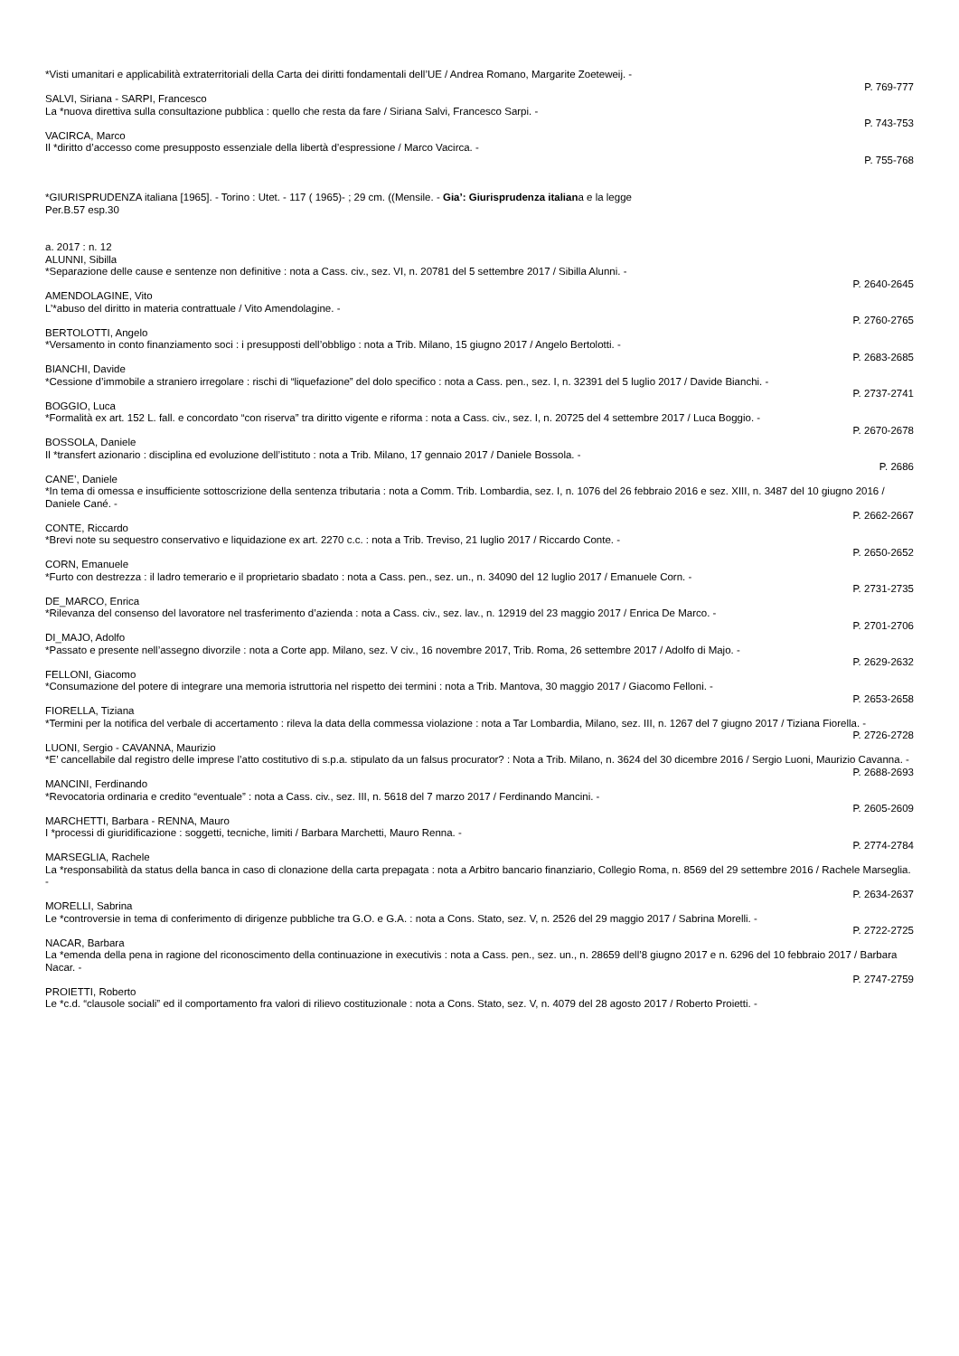*Visti umanitari e applicabilità extraterritoriali della Carta dei diritti fondamentali dell’UE / Andrea Romano, Margarite Zoeteweij. -
P. 769-777
SALVI, Siriana - SARPI, Francesco
La *nuova direttiva sulla consultazione pubblica : quello che resta da fare / Siriana Salvi, Francesco Sarpi. -
P. 743-753
VACIRCA, Marco
Il *diritto d’accesso come presupposto essenziale della libertà d’espressione / Marco Vacirca. -
P. 755-768
*GIURISPRUDENZA italiana [1965]. - Torino : Utet. - 117 ( 1965)- ; 29 cm. ((Mensile. - Gia’: Giurisprudenza italiana e la legge
Per.B.57 esp.30
a. 2017 : n. 12
ALUNNI, Sibilla
*Separazione delle cause e sentenze non definitive : nota a Cass. civ., sez. VI, n. 20781 del 5 settembre 2017 / Sibilla Alunni. -
P. 2640-2645
AMENDOLAGINE, Vito
L’*abuso del diritto in materia contrattuale / Vito Amendolagine. -
P. 2760-2765
BERTOLOTTI, Angelo
*Versamento in conto finanziamento soci : i presupposti dell’obbligo : nota a Trib. Milano, 15 giugno 2017 / Angelo Bertolotti. -
P. 2683-2685
BIANCHI, Davide
*Cessione d’immobile a straniero irregolare : rischi di “liquefazione” del dolo specifico : nota a Cass. pen., sez. I, n. 32391 del 5 luglio 2017 / Davide Bianchi. -
P. 2737-2741
BOGGIO, Luca
*Formalità ex art. 152 L. fall. e concordato “con riserva” tra diritto vigente e riforma : nota a Cass. civ., sez. I, n. 20725 del 4 settembre 2017 / Luca Boggio. -
P. 2670-2678
BOSSOLA, Daniele
Il *transfert azionario : disciplina ed evoluzione dell’istituto : nota a Trib. Milano, 17 gennaio 2017 / Daniele Bossola. -
P. 2686
CANE’, Daniele
*In tema di omessa e insufficiente sottoscrizione della sentenza tributaria : nota a Comm. Trib. Lombardia, sez. I, n. 1076 del 26 febbraio 2016 e sez. XIII, n. 3487 del 10 giugno 2016 / Daniele Cané. -
P. 2662-2667
CONTE, Riccardo
*Brevi note su sequestro conservativo e liquidazione ex art. 2270 c.c. : nota a Trib. Treviso, 21 luglio 2017 / Riccardo Conte. -
P. 2650-2652
CORN, Emanuele
*Furto con destrezza : il ladro temerario e il proprietario sbadato : nota a Cass. pen., sez. un., n. 34090 del 12 luglio 2017 / Emanuele Corn. -
P. 2731-2735
DE_MARCO, Enrica
*Rilevanza del consenso del lavoratore nel trasferimento d’azienda : nota a Cass. civ., sez. lav., n. 12919 del 23 maggio 2017 / Enrica De Marco. -
P. 2701-2706
DI_MAJO, Adolfo
*Passato e presente nell’assegno divorzile : nota a Corte app. Milano, sez. V civ., 16 novembre 2017, Trib. Roma, 26 settembre 2017 / Adolfo di Majo. -
P. 2629-2632
FELLONI, Giacomo
*Consumazione del potere di integrare una memoria istruttoria nel rispetto dei termini : nota a Trib. Mantova, 30 maggio 2017 / Giacomo Felloni. -
P. 2653-2658
FIORELLA, Tiziana
*Termini per la notifica del verbale di accertamento : rileva la data della commessa violazione : nota a Tar Lombardia, Milano, sez. III, n. 1267 del 7 giugno 2017 / Tiziana Fiorella. -
P. 2726-2728
LUONI, Sergio - CAVANNA, Maurizio
*E’ cancellabile dal registro delle imprese l’atto costitutivo di s.p.a. stipulato da un falsus procurator? : Nota a Trib. Milano, n. 3624 del 30 dicembre 2016 / Sergio Luoni, Maurizio Cavanna. -
P. 2688-2693
MANCINI, Ferdinando
*Revocatoria ordinaria e credito “eventuale” : nota a Cass. civ., sez. III, n. 5618 del 7 marzo 2017 / Ferdinando Mancini. -
P. 2605-2609
MARCHETTI, Barbara - RENNA, Mauro
I *processi di giuridificazione : soggetti, tecniche, limiti / Barbara Marchetti, Mauro Renna. -
P. 2774-2784
MARSEGLIA, Rachele
La *responsabilità da status della banca in caso di clonazione della carta prepagata : nota a Arbitro bancario finanziario, Collegio Roma, n. 8569 del 29 settembre 2016 / Rachele Marseglia. -
P. 2634-2637
MORELLI, Sabrina
Le *controversie in tema di conferimento di dirigenze pubbliche tra G.O. e G.A. : nota a Cons. Stato, sez. V, n. 2526 del 29 maggio 2017 / Sabrina Morelli. -
P. 2722-2725
NACAR, Barbara
La *emenda della pena in ragione del riconoscimento della continuazione in executivis : nota a Cass. pen., sez. un., n. 28659 dell’8 giugno 2017 e n. 6296 del 10 febbraio 2017 / Barbara Nacar. -
P. 2747-2759
PROIETTI, Roberto
Le *c.d. “clausole sociali” ed il comportamento fra valori di rilievo costituzionale : nota a Cons. Stato, sez. V, n. 4079 del 28 agosto 2017 / Roberto Proietti. -